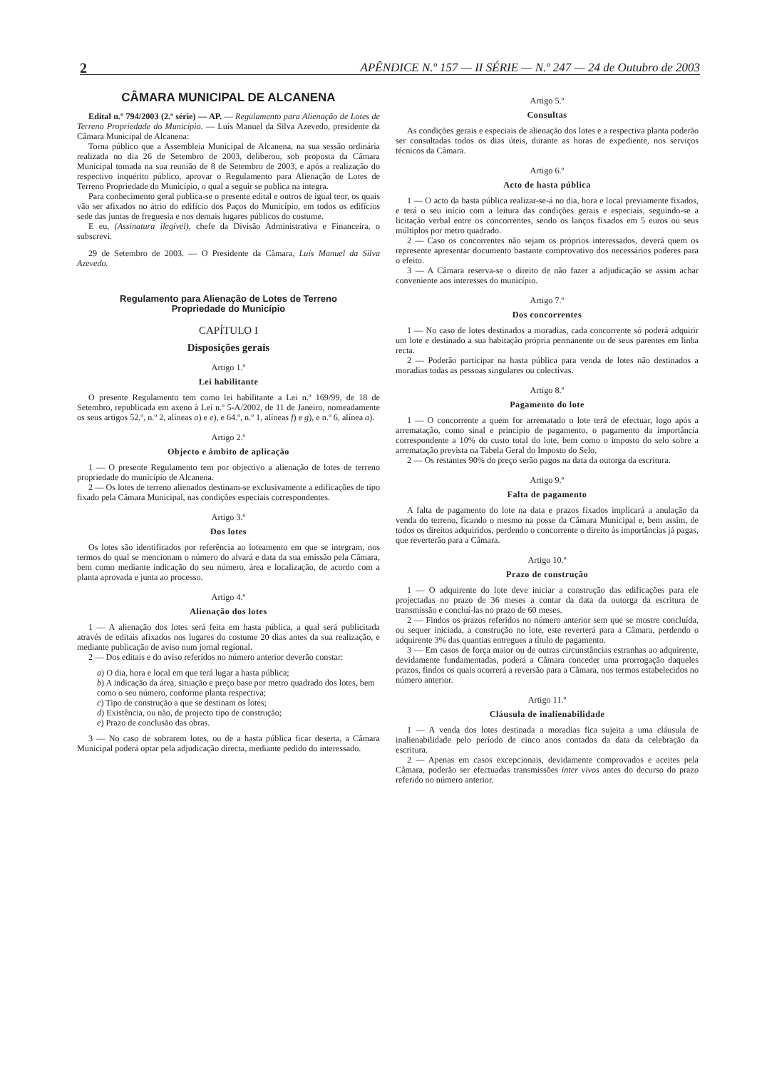2 APÊNDICE N.º 157 — II SÉRIE — N.º 247 — 24 de Outubro de 2003
CÂMARA MUNICIPAL DE ALCANENA
Edital n.º 794/2003 (2.ª série) — AP. — Regulamento para Alienação de Lotes de Terreno Propriedade do Município. — Luís Manuel da Silva Azevedo, presidente da Câmara Municipal de Alcanena:
Torna público que a Assembleia Municipal de Alcanena, na sua sessão ordinária realizada no dia 26 de Setembro de 2003, deliberou, sob proposta da Câmara Municipal tomada na sua reunião de 8 de Setembro de 2003, e após a realização do respectivo inquérito público, aprovar o Regulamento para Alienação de Lotes de Terreno Propriedade do Município, o qual a seguir se publica na íntegra.
Para conhecimento geral publica-se o presente edital e outros de igual teor, os quais vão ser afixados no átrio do edifício dos Paços do Município, em todos os edifícios sede das juntas de freguesia e nos demais lugares públicos do costume.
E eu, (Assinatura ilegível), chefe da Divisão Administrativa e Financeira, o subscrevi.
29 de Setembro de 2003. — O Presidente da Câmara, Luís Manuel da Silva Azevedo.
Regulamento para Alienação de Lotes de Terreno
Propriedade do Município
CAPÍTULO I
Disposições gerais
Artigo 1.º
Lei habilitante
O presente Regulamento tem como lei habilitante a Lei n.º 169/99, de 18 de Setembro, republicada em axeno à Lei n.º 5-A/2002, de 11 de Janeiro, nomeadamente os seus artigos 52.º, n.º 2, alíneas a) e e), e 64.º, n.º 1, alíneas f) e g), e n.º 6, alínea a).
Artigo 2.º
Objecto e âmbito de aplicação
1 — O presente Regulamento tem por objectivo a alienação de lotes de terreno propriedade do município de Alcanena.
2 — Os lotes de terreno alienados destinam-se exclusivamente a edificações de tipo fixado pela Câmara Municipal, nas condições especiais correspondentes.
Artigo 3.º
Dos lotes
Os lotes são identificados por referência ao loteamento em que se integram, nos termos do qual se mencionam o número do alvará e data da sua emissão pela Câmara, bem como mediante indicação do seu número, área e localização, de acordo com a planta aprovada e junta ao processo.
Artigo 4.º
Alienação dos lotes
1 — A alienação dos lotes será feita em hasta pública, a qual será publicitada através de editais afixados nos lugares do costume 20 dias antes da sua realização, e mediante publicação de aviso num jornal regional.
2 — Dos editais e do aviso referidos no número anterior deverão constar:
a) O dia, hora e local em que terá lugar a hasta pública;
b) A indicação da área, situação e preço base por metro quadrado dos lotes, bem como o seu número, conforme planta respectiva;
c) Tipo de construção a que se destinam os lotes;
d) Existência, ou não, de projecto tipo de construção;
e) Prazo de conclusão das obras.
3 — No caso de sobrarem lotes, ou de a hasta pública ficar deserta, a Câmara Municipal poderá optar pela adjudicação directa, mediante pedido do interessado.
Artigo 5.º
Consultas
As condições gerais e especiais de alienação dos lotes e a respectiva planta poderão ser consultadas todos os dias úteis, durante as horas de expediente, nos serviços técnicos da Câmara.
Artigo 6.º
Acto de hasta pública
1 — O acto da hasta pública realizar-se-á no dia, hora e local previamente fixados, e terá o seu início com a leitura das condições gerais e especiais, seguindo-se a licitação verbal entre os concorrentes, sendo os lanços fixados em 5 euros ou seus múltiplos por metro quadrado.
2 — Caso os concorrentes não sejam os próprios interessados, deverá quem os represente apresentar documento bastante comprovativo dos necessários poderes para o efeito.
3 — A Câmara reserva-se o direito de não fazer a adjudicação se assim achar conveniente aos interesses do município.
Artigo 7.º
Dos concorrentes
1 — No caso de lotes destinados a moradias, cada concorrente só poderá adquirir um lote e destinado a sua habitação própria permanente ou de seus parentes em linha recta.
2 — Poderão participar na hasta pública para venda de lotes não destinados a moradias todas as pessoas singulares ou colectivas.
Artigo 8.º
Pagamento do lote
1 — O concorrente a quem for arrematado o lote terá de efectuar, logo após a arrematação, como sinal e princípio de pagamento, o pagamento da importância correspondente a 10% do custo total do lote, bem como o imposto do selo sobre a arrematação prevista na Tabela Geral do Imposto do Selo.
2 — Os restantes 90% do preço serão pagos na data da outorga da escritura.
Artigo 9.º
Falta de pagamento
A falta de pagamento do lote na data e prazos fixados implicará a anulação da venda do terreno, ficando o mesmo na posse da Câmara Municipal e, bem assim, de todos os direitos adquiridos, perdendo o concorrente o direito às importâncias já pagas, que reverterão para a Câmara.
Artigo 10.º
Prazo de construção
1 — O adquirente do lote deve iniciar a construção das edificações para ele projectadas no prazo de 36 meses a contar da data da outorga da escritura de transmissão e concluí-las no prazo de 60 meses.
2 — Findos os prazos referidos no número anterior sem que se mostre concluída, ou sequer iniciada, a construção no lote, este reverterá para a Câmara, perdendo o adquirente 3% das quantias entregues a título de pagamento.
3 — Em casos de força maior ou de outras circunstâncias estranhas ao adquirente, devidamente fundamentadas, poderá a Câmara conceder uma prorrogação daqueles prazos, findos os quais ocorrerá a reversão para a Câmara, nos termos estabelecidos no número anterior.
Artigo 11.º
Cláusula de inalienabilidade
1 — A venda dos lotes destinada a moradias fica sujeita a uma cláusula de inalienabilidade pelo período de cinco anos contados da data da celebração da escritura.
2 — Apenas em casos excepcionais, devidamente comprovados e aceites pela Câmara, poderão ser efectuadas transmissões inter vivos antes do decurso do prazo referido no número anterior.